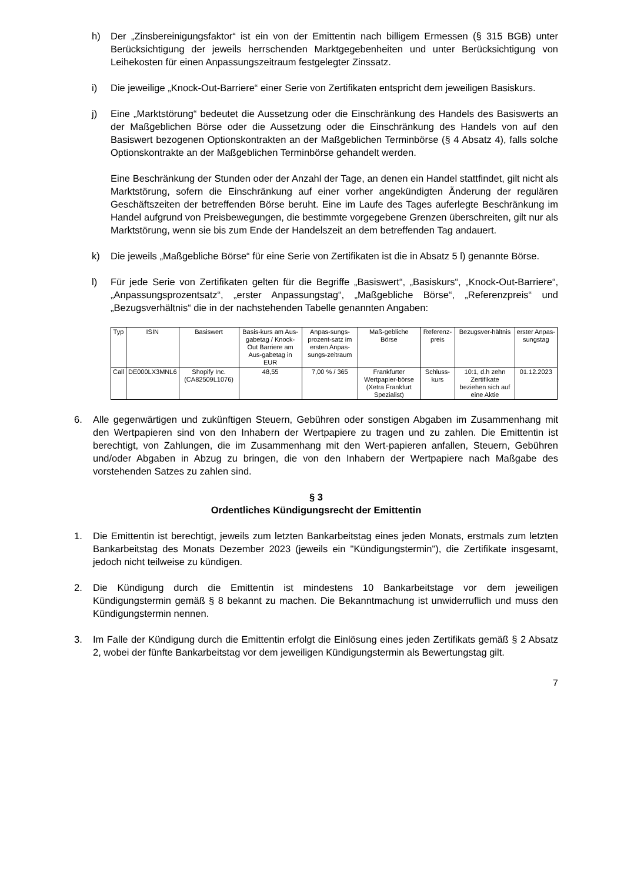h) Der „Zinsbereinigungsfaktor“ ist ein von der Emittentin nach billigem Ermessen (§ 315 BGB) unter Berücksichtigung der jeweils herrschenden Marktgegebenheiten und unter Berücksichtigung von Leihekosten für einen Anpassungszeitraum festgelegter Zinssatz.
i) Die jeweilige „Knock-Out-Barriere“ einer Serie von Zertifikaten entspricht dem jeweiligen Basiskurs.
j) Eine „Marktstörung“ bedeutet die Aussetzung oder die Einschränkung des Handels des Basiswerts an der Maßgeblichen Börse oder die Aussetzung oder die Einschränkung des Handels von auf den Basiswert bezogenen Optionskontrakten an der Maßgeblichen Terminbörse (§ 4 Absatz 4), falls solche Optionskontrakte an der Maßgeblichen Terminbörse gehandelt werden.
Eine Beschränkung der Stunden oder der Anzahl der Tage, an denen ein Handel stattfindet, gilt nicht als Marktstörung, sofern die Einschränkung auf einer vorher angekündigten Änderung der regulären Geschäftszeiten der betreffenden Börse beruht. Eine im Laufe des Tages auferlegte Beschränkung im Handel aufgrund von Preisbewegungen, die bestimmte vorgegebene Grenzen überschreiten, gilt nur als Marktstörung, wenn sie bis zum Ende der Handelszeit an dem betreffenden Tag andauert.
k) Die jeweils „Maßgebliche Börse“ für eine Serie von Zertifikaten ist die in Absatz 5 l) genannte Börse.
l) Für jede Serie von Zertifikaten gelten für die Begriffe „Basiswert“, „Basiskurs“, „Knock-Out-Barriere“, „Anpassungsprozentsatz“, „erster Anpassungstag“, „Maßgebliche Börse“, „Referenzpreis“ und „Bezugsverhältnis“ die in der nachstehenden Tabelle genannten Angaben:
| Typ | ISIN | Basiswert | Basis-kurs am Aus-gabetag / Knock-Out Barriere am Aus-gabetag in EUR | Anpas-sungs-prozent-satz im ersten Anpas-sungs-zeitraum | Maß-gebliche Börse | Referenz-preis | Bezugsver-hältnis | erster Anpas-sungstag |
| --- | --- | --- | --- | --- | --- | --- | --- | --- |
| Call | DE000LX3MNL6 | Shopify Inc. (CA82509L1076) | 48,55 | 7,00 % / 365 | Frankfurter Wertpapier-börse (Xetra Frankfurt Spezialist) | Schluss-kurs | 10:1, d.h zehn Zertifikate beziehen sich auf eine Aktie | 01.12.2023 |
6. Alle gegenwärtigen und zukünftigen Steuern, Gebühren oder sonstigen Abgaben im Zusammenhang mit den Wertpapieren sind von den Inhabern der Wertpapiere zu tragen und zu zahlen. Die Emittentin ist berechtigt, von Zahlungen, die im Zusammenhang mit den Wert-papieren anfallen, Steuern, Gebühren und/oder Abgaben in Abzug zu bringen, die von den Inhabern der Wertpapiere nach Maßgabe des vorstehenden Satzes zu zahlen sind.
§ 3
Ordentliches Kündigungsrecht der Emittentin
1. Die Emittentin ist berechtigt, jeweils zum letzten Bankarbeitstag eines jeden Monats, erstmals zum letzten Bankarbeitstag des Monats Dezember 2023 (jeweils ein "Kündigungstermin"), die Zertifikate insgesamt, jedoch nicht teilweise zu kündigen.
2. Die Kündigung durch die Emittentin ist mindestens 10 Bankarbeitstage vor dem jeweiligen Kündigungstermin gemäß § 8 bekannt zu machen. Die Bekanntmachung ist unwiderruflich und muss den Kündigungstermin nennen.
3. Im Falle der Kündigung durch die Emittentin erfolgt die Einlösung eines jeden Zertifikats gemäß § 2 Absatz 2, wobei der fünfte Bankarbeitstag vor dem jeweiligen Kündigungstermin als Bewertungstag gilt.
7